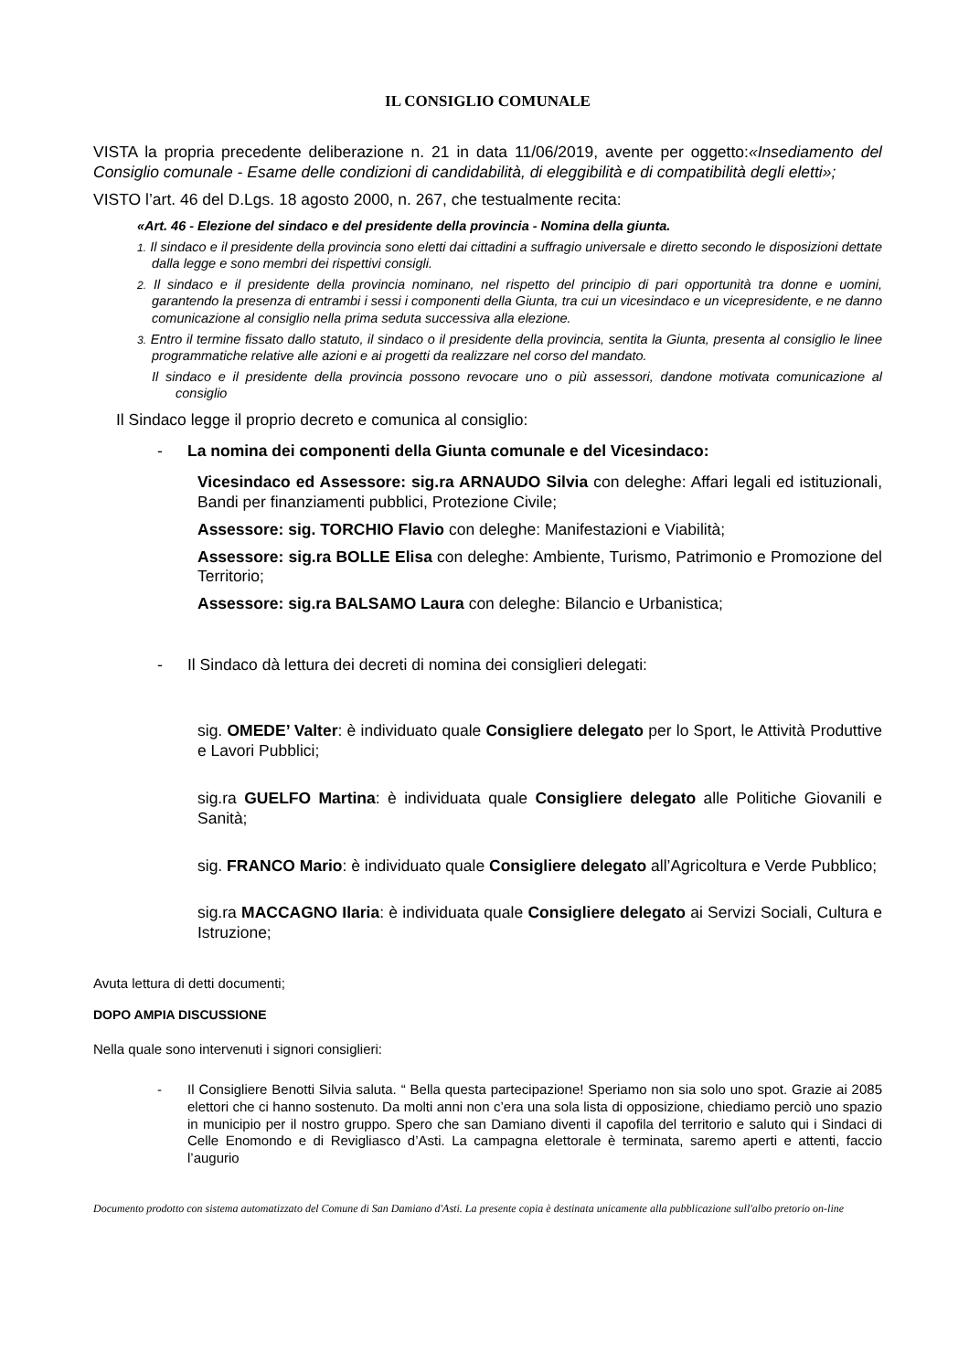IL CONSIGLIO COMUNALE
VISTA la propria precedente deliberazione n. 21 in data 11/06/2019, avente per oggetto:«Insediamento del Consiglio comunale - Esame delle condizioni di candidabilità, di eleggibilità e di compatibilità degli eletti»;
VISTO l’art. 46 del D.Lgs. 18 agosto 2000, n. 267, che testualmente recita:
«Art. 46 - Elezione del sindaco e del presidente della provincia - Nomina della giunta.
1. Il sindaco e il presidente della provincia sono eletti dai cittadini a suffragio universale e diretto secondo le disposizioni dettate dalla legge e sono membri dei rispettivi consigli.
2. Il sindaco e il presidente della provincia nominano, nel rispetto del principio di pari opportunità tra donne e uomini, garantendo la presenza di entrambi i sessi i componenti della Giunta, tra cui un vicesindaco e un vicepresidente, e ne danno comunicazione al consiglio nella prima seduta successiva alla elezione.
3. Entro il termine fissato dallo statuto, il sindaco o il presidente della provincia, sentita la Giunta, presenta al consiglio le linee programmatiche relative alle azioni e ai progetti da realizzare nel corso del mandato.
Il sindaco e il presidente della provincia possono revocare uno o più assessori, dandone motivata comunicazione al consiglio
Il Sindaco legge il proprio decreto e comunica al consiglio:
- La nomina dei componenti della Giunta comunale e del Vicesindaco:
Vicesindaco ed Assessore: sig.ra ARNAUDO Silvia con deleghe: Affari legali ed istituzionali, Bandi per finanziamenti pubblici, Protezione Civile;
Assessore: sig. TORCHIO Flavio con deleghe: Manifestazioni e Viabilità;
Assessore: sig.ra BOLLE Elisa con deleghe: Ambiente, Turismo, Patrimonio e Promozione del Territorio;
Assessore: sig.ra BALSAMO Laura con deleghe: Bilancio e Urbanistica;
- Il Sindaco dà lettura dei decreti di nomina dei consiglieri delegati:
sig. OMEDE’ Valter: è individuato quale Consigliere delegato per lo Sport, le Attività Produttive e Lavori Pubblici;
sig.ra GUELFO Martina: è individuata quale Consigliere delegato alle Politiche Giovanili e Sanità;
sig. FRANCO Mario: è individuato quale Consigliere delegato all’Agricoltura e Verde Pubblico;
sig.ra MACCAGNO Ilaria: è individuata quale Consigliere delegato ai Servizi Sociali, Cultura e Istruzione;
Avuta lettura di detti documenti;
DOPO AMPIA DISCUSSIONE
Nella quale sono intervenuti i signori consiglieri:
- Il Consigliere Benotti Silvia saluta. “ Bella questa partecipazione! Speriamo non sia solo uno spot. Grazie ai 2085 elettori che ci hanno sostenuto. Da molti anni non c’era una sola lista di opposizione, chiediamo perciò uno spazio in municipio per il nostro gruppo. Spero che san Damiano diventi il capofila del territorio e saluto qui i Sindaci di Celle Enomondo e di Revigliasco d’Asti. La campagna elettorale è terminata, saremo aperti e attenti, faccio l’augurio
Documento prodotto con sistema automatizzato del Comune di San Damiano d'Asti. La presente copia è destinata unicamente alla pubblicazione sull'albo pretorio on-line